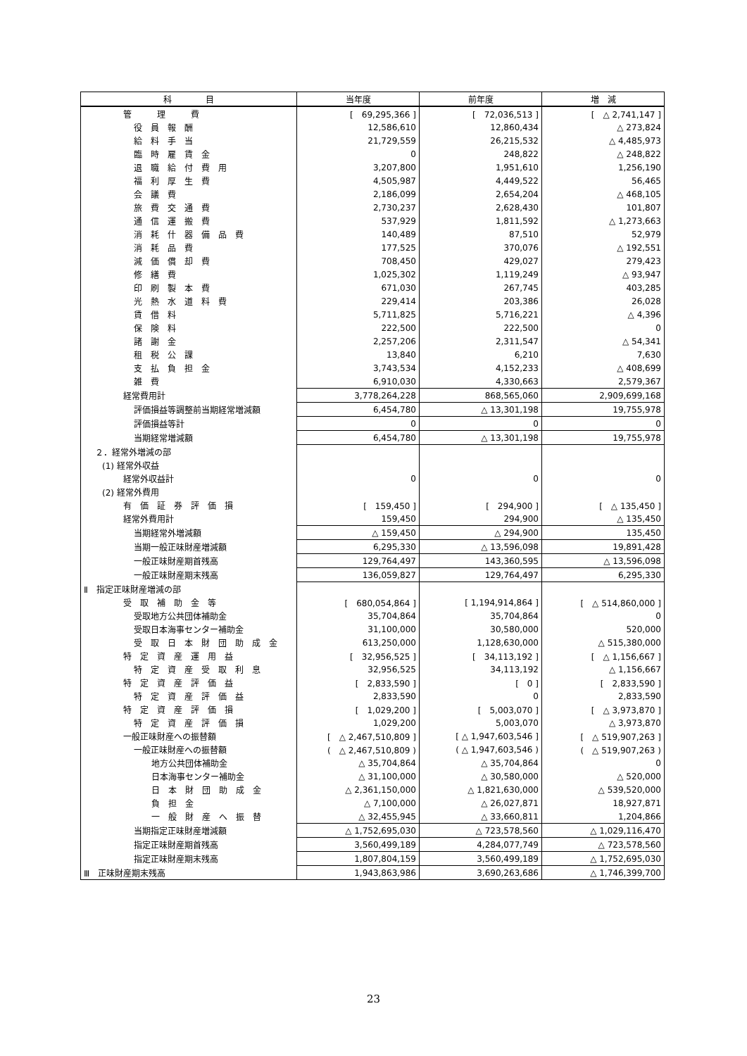| 科 目 | 当年度 | 前年度 | 増 減 |
| --- | --- | --- | --- |
| 管 理 費 | [ 69,295,366 ] | [ 72,036,513 ] | [ △ 2,741,147 ] |
| 役 員 報 酬 | 12,586,610 | 12,860,434 | △ 273,824 |
| 給 料 手 当 | 21,729,559 | 26,215,532 | △ 4,485,973 |
| 臨 時 雇 賃 金 | 0 | 248,822 | △ 248,822 |
| 退 職 給 付 費 用 | 3,207,800 | 1,951,610 | 1,256,190 |
| 福 利 厚 生 費 | 4,505,987 | 4,449,522 | 56,465 |
| 会 議 費 | 2,186,099 | 2,654,204 | △ 468,105 |
| 旅 費 交 通 費 | 2,730,237 | 2,628,430 | 101,807 |
| 通 信 運 搬 費 | 537,929 | 1,811,592 | △ 1,273,663 |
| 消 耗 什 器 備 品 費 | 140,489 | 87,510 | 52,979 |
| 消 耗 品 費 | 177,525 | 370,076 | △ 192,551 |
| 減 価 償 却 費 | 708,450 | 429,027 | 279,423 |
| 修 繕 費 | 1,025,302 | 1,119,249 | △ 93,947 |
| 印 刷 製 本 費 | 671,030 | 267,745 | 403,285 |
| 光 熱 水 道 料 費 | 229,414 | 203,386 | 26,028 |
| 賃 借 料 | 5,711,825 | 5,716,221 | △ 4,396 |
| 保 険 料 | 222,500 | 222,500 | 0 |
| 諸 謝 金 | 2,257,206 | 2,311,547 | △ 54,341 |
| 租 税 公 課 | 13,840 | 6,210 | 7,630 |
| 支 払 負 担 金 | 3,743,534 | 4,152,233 | △ 408,699 |
| 雑 費 | 6,910,030 | 4,330,663 | 2,579,367 |
| 経常費用計 | 3,778,264,228 | 868,565,060 | 2,909,699,168 |
| 評価損益等調整前当期経常増減額 | 6,454,780 | △ 13,301,198 | 19,755,978 |
| 評価損益等計 | 0 | 0 | 0 |
| 当期経常増減額 | 6,454,780 | △ 13,301,198 | 19,755,978 |
| ２．経常外増減の部 | | | |
| (1) 経常外収益 | | | |
| 経常外収益計 | 0 | 0 | 0 |
| (2) 経常外費用 | | | |
| 有 価 証 券 評 価 損 | [ 159,450 ] | [ 294,900 ] | [ △ 135,450 ] |
| 経常外費用計 | 159,450 | 294,900 | △ 135,450 |
| 当期経常外増減額 | △ 159,450 | △ 294,900 | 135,450 |
| 当期一般正味財産増減額 | 6,295,330 | △ 13,596,098 | 19,891,428 |
| 一般正味財産期首残高 | 129,764,497 | 143,360,595 | △ 13,596,098 |
| 一般正味財産期末残高 | 136,059,827 | 129,764,497 | 6,295,330 |
| Ⅱ 指定正味財産増減の部 | | | |
| 受 取 補 助 金 等 | [ 680,054,864 ] | [ 1,194,914,864 ] | [ △ 514,860,000 ] |
| 受取地方公共団体補助金 | 35,704,864 | 35,704,864 | 0 |
| 受取日本海事センター補助金 | 31,100,000 | 30,580,000 | 520,000 |
| 受 取 日 本 財 団 助 成 金 | 613,250,000 | 1,128,630,000 | △ 515,380,000 |
| 特 定 資 産 運 用 益 | [ 32,956,525 ] | [ 34,113,192 ] | [ △ 1,156,667 ] |
| 特 定 資 産 受 取 利 息 | 32,956,525 | 34,113,192 | △ 1,156,667 |
| 特 定 資 産 評 価 益 | [ 2,833,590 ] | [ 0 ] | [ 2,833,590 ] |
| 特 定 資 産 評 価 益 | 2,833,590 | 0 | 2,833,590 |
| 特 定 資 産 評 価 損 | [ 1,029,200 ] | [ 5,003,070 ] | [ △ 3,973,870 ] |
| 特 定 資 産 評 価 損 | 1,029,200 | 5,003,070 | △ 3,973,870 |
| 一般正味財産への振替額 | [ △ 2,467,510,809 ] | [ △ 1,947,603,546 ] | [ △ 519,907,263 ] |
| 一般正味財産への振替額 | ( △ 2,467,510,809 ) | ( △ 1,947,603,546 ) | ( △ 519,907,263 ) |
| 地方公共団体補助金 | △ 35,704,864 | △ 35,704,864 | 0 |
| 日本海事センター補助金 | △ 31,100,000 | △ 30,580,000 | △ 520,000 |
| 日 本 財 団 助 成 金 | △ 2,361,150,000 | △ 1,821,630,000 | △ 539,520,000 |
| 負 担 金 | △ 7,100,000 | △ 26,027,871 | 18,927,871 |
| 一 般 財 産 へ 振 替 | △ 32,455,945 | △ 33,660,811 | 1,204,866 |
| 当期指定正味財産増減額 | △ 1,752,695,030 | △ 723,578,560 | △ 1,029,116,470 |
| 指定正味財産期首残高 | 3,560,499,189 | 4,284,077,749 | △ 723,578,560 |
| 指定正味財産期末残高 | 1,807,804,159 | 3,560,499,189 | △ 1,752,695,030 |
| Ⅲ 正味財産期末残高 | 1,943,863,986 | 3,690,263,686 | △ 1,746,399,700 |
23